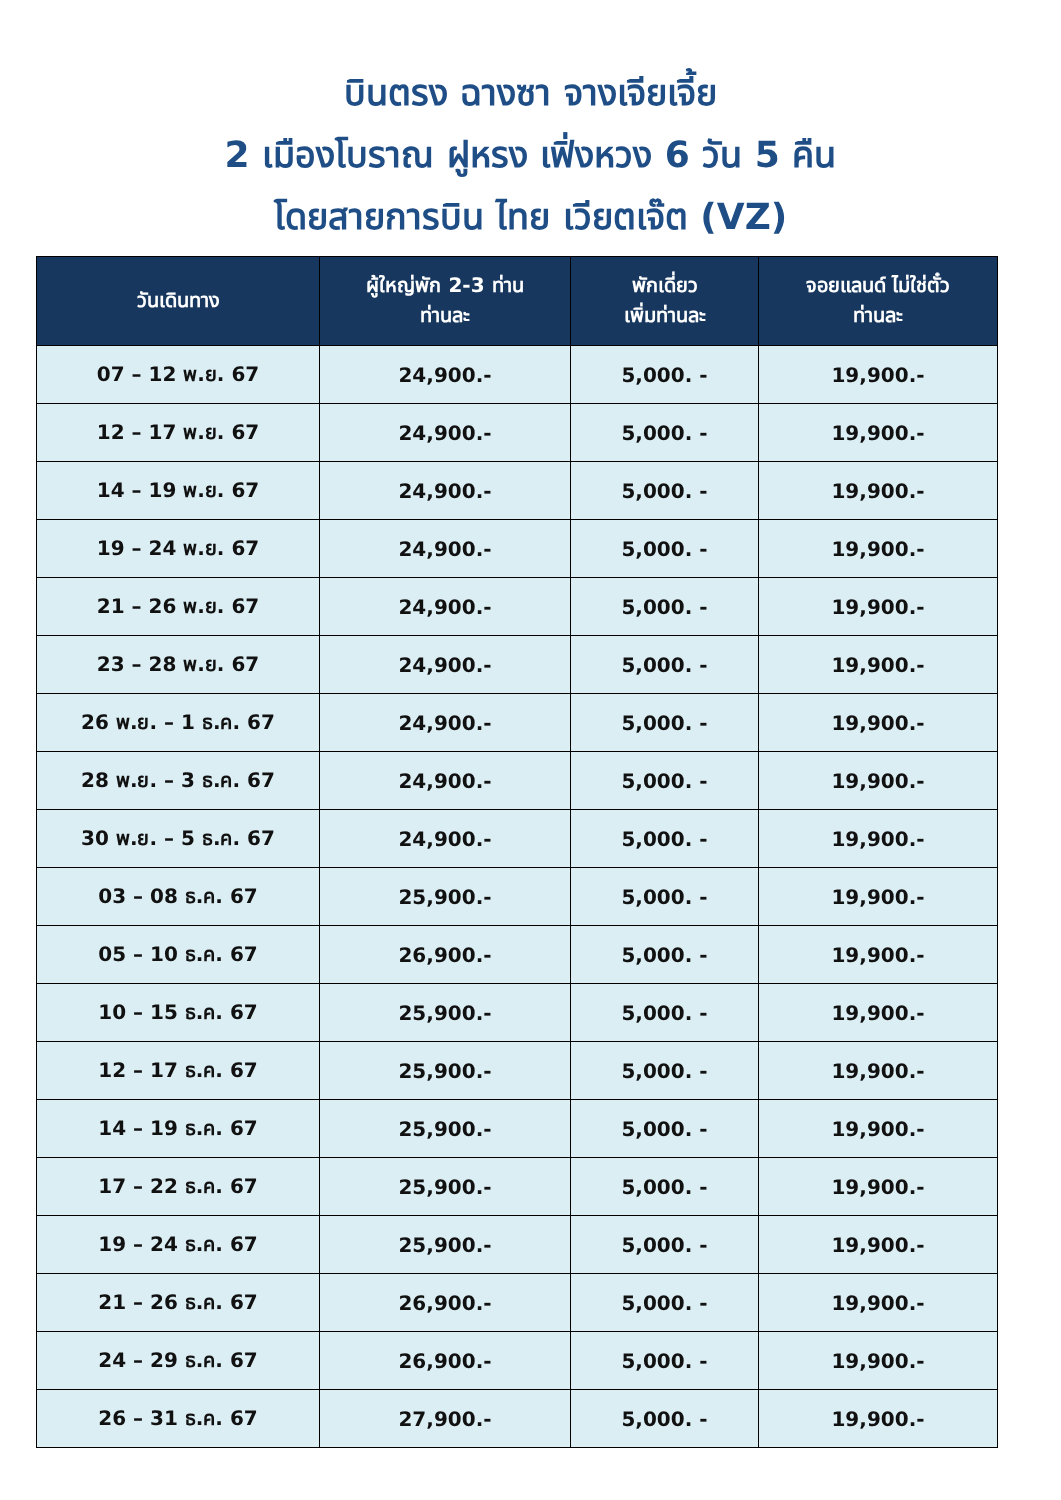บินตรง ฉางซา จางเจียเจี้ย
2 เมืองโบราณ ฝูหรง เฟิ่งหวง 6 วัน 5 คืน
โดยสายการบิน ไทย เวียตเจ๊ต (VZ)
| วันเดินทาง | ผู้ใหญ่พัก 2-3 ท่าน ท่านละ | พักเดี่ยว เพิ่มท่านละ | จอยแลนด์ ไม่ใช่ตั๋ว ท่านละ |
| --- | --- | --- | --- |
| 07 – 12 พ.ย. 67 | 24,900.- | 5,000. - | 19,900.- |
| 12 – 17 พ.ย. 67 | 24,900.- | 5,000. - | 19,900.- |
| 14 – 19 พ.ย. 67 | 24,900.- | 5,000. - | 19,900.- |
| 19 – 24 พ.ย. 67 | 24,900.- | 5,000. - | 19,900.- |
| 21 – 26 พ.ย. 67 | 24,900.- | 5,000. - | 19,900.- |
| 23 – 28 พ.ย. 67 | 24,900.- | 5,000. - | 19,900.- |
| 26 พ.ย. – 1 ธ.ค. 67 | 24,900.- | 5,000. - | 19,900.- |
| 28 พ.ย. – 3 ธ.ค. 67 | 24,900.- | 5,000. - | 19,900.- |
| 30 พ.ย. – 5 ธ.ค. 67 | 24,900.- | 5,000. - | 19,900.- |
| 03 – 08 ธ.ค. 67 | 25,900.- | 5,000. - | 19,900.- |
| 05 – 10 ธ.ค. 67 | 26,900.- | 5,000. - | 19,900.- |
| 10 – 15 ธ.ค. 67 | 25,900.- | 5,000. - | 19,900.- |
| 12 – 17 ธ.ค. 67 | 25,900.- | 5,000. - | 19,900.- |
| 14 – 19 ธ.ค. 67 | 25,900.- | 5,000. - | 19,900.- |
| 17 – 22 ธ.ค. 67 | 25,900.- | 5,000. - | 19,900.- |
| 19 – 24 ธ.ค. 67 | 25,900.- | 5,000. - | 19,900.- |
| 21 – 26 ธ.ค. 67 | 26,900.- | 5,000. - | 19,900.- |
| 24 – 29 ธ.ค. 67 | 26,900.- | 5,000. - | 19,900.- |
| 26 – 31 ธ.ค. 67 | 27,900.- | 5,000. - | 19,900.- |